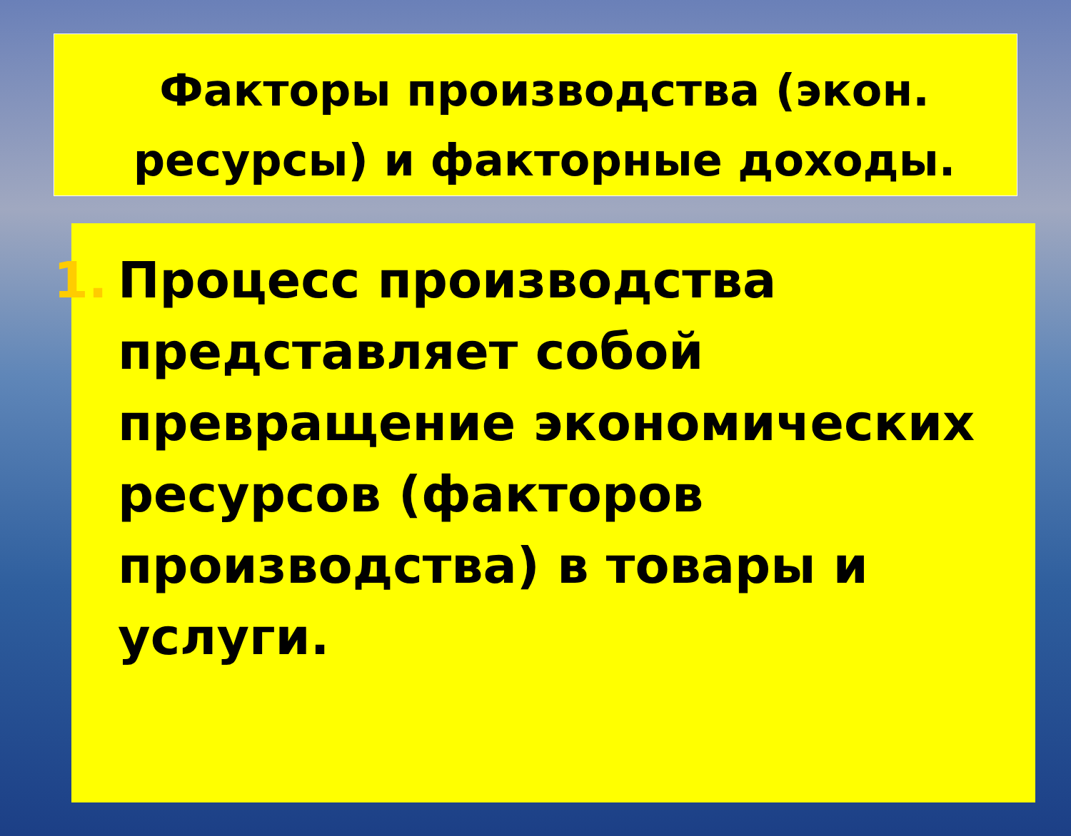Факторы производства (экон. ресурсы) и факторные доходы.
1. Процесс производства представляет собой превращение экономических ресурсов (факторов производства) в товары и услуги.